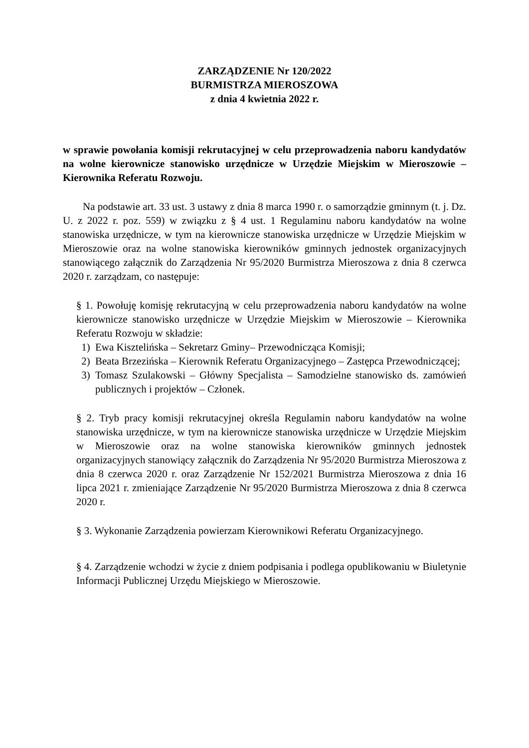ZARZĄDZENIE Nr 120/2022
BURMISTRZA MIEROSZOWA
z dnia 4 kwietnia 2022 r.
w sprawie powołania komisji rekrutacyjnej w celu przeprowadzenia naboru kandydatów na wolne kierownicze stanowisko urzędnicze w Urzędzie Miejskim w Mieroszowie – Kierownika Referatu Rozwoju.
Na podstawie art. 33 ust. 3 ustawy z dnia 8 marca 1990 r. o samorządzie gminnym (t. j. Dz. U. z 2022 r. poz. 559) w związku z § 4 ust. 1 Regulaminu naboru kandydatów na wolne stanowiska urzędnicze, w tym na kierownicze stanowiska urzędnicze w Urzędzie Miejskim w Mieroszowie oraz na wolne stanowiska kierowników gminnych jednostek organizacyjnych stanowiącego załącznik do Zarządzenia Nr 95/2020 Burmistrza Mieroszowa z dnia 8 czerwca 2020 r. zarządzam, co następuje:
§ 1. Powołuję komisję rekrutacyjną w celu przeprowadzenia naboru kandydatów na wolne kierownicze stanowisko urzędnicze w Urzędzie Miejskim w Mieroszowie – Kierownika Referatu Rozwoju w składzie:
1) Ewa Kisztelińska – Sekretarz Gminy– Przewodnicząca Komisji;
2) Beata Brzezińska – Kierownik Referatu Organizacyjnego – Zastępca Przewodniczącej;
3) Tomasz Szulakowski – Główny Specjalista – Samodzielne stanowisko ds. zamówień publicznych i projektów – Członek.
§ 2. Tryb pracy komisji rekrutacyjnej określa Regulamin naboru kandydatów na wolne stanowiska urzędnicze, w tym na kierownicze stanowiska urzędnicze w Urzędzie Miejskim w Mieroszowie oraz na wolne stanowiska kierowników gminnych jednostek organizacyjnych stanowiący załącznik do Zarządzenia Nr 95/2020 Burmistrza Mieroszowa z dnia 8 czerwca 2020 r. oraz Zarządzenie Nr 152/2021 Burmistrza Mieroszowa z dnia 16 lipca 2021 r. zmieniające Zarządzenie Nr 95/2020 Burmistrza Mieroszowa z dnia 8 czerwca 2020 r.
§ 3. Wykonanie Zarządzenia powierzam Kierownikowi Referatu Organizacyjnego.
§ 4. Zarządzenie wchodzi w życie z dniem podpisania i podlega opublikowaniu w Biuletynie Informacji Publicznej Urzędu Miejskiego w Mieroszowie.